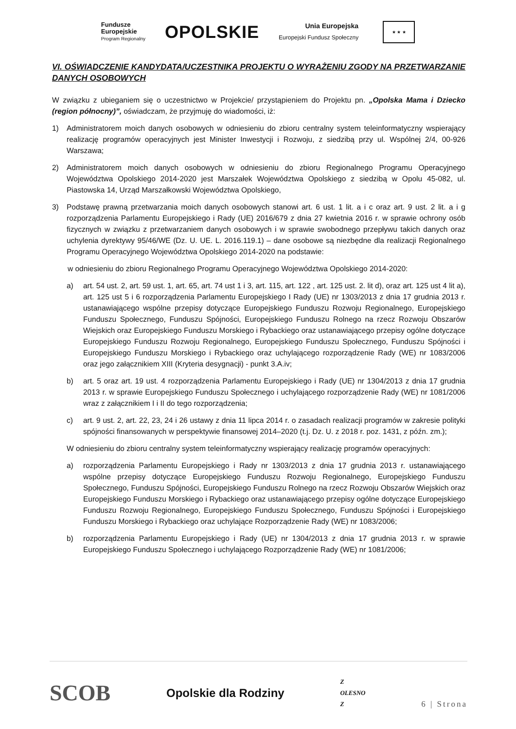Fundusze
Europejskie
Program Regionalny
OPOLSKIE
Unia Europejska
Europejski Fundusz Społeczny
★ ★ ★
VI. OŚWIADCZENIE KANDYDATA/UCZESTNIKA PROJEKTU O WYRAŻENIU ZGODY NA PRZETWARZANIE DANYCH OSOBOWYCH
W związku z ubieganiem się o uczestnictwo w Projekcie/ przystąpieniem do Projektu pn. „Opolska Mama i Dziecko (region północny)”, oświadczam, że przyjmuję do wiadomości, iż:
1) Administratorem moich danych osobowych w odniesieniu do zbioru centralny system teleinformatyczny wspierający realizację programów operacyjnych jest Minister Inwestycji i Rozwoju, z siedzibą przy ul. Wspólnej 2/4, 00-926 Warszawa;
2) Administratorem moich danych osobowych w odniesieniu do zbioru Regionalnego Programu Operacyjnego Województwa Opolskiego 2014-2020 jest Marszałek Województwa Opolskiego z siedzibą w Opolu 45-082, ul. Piastowska 14, Urząd Marszałkowski Województwa Opolskiego,
3) Podstawę prawną przetwarzania moich danych osobowych stanowi art. 6 ust. 1 lit. a i c oraz art. 9 ust. 2 lit. a i g rozporządzenia Parlamentu Europejskiego i Rady (UE) 2016/679 z dnia 27 kwietnia 2016 r. w sprawie ochrony osób fizycznych w związku z przetwarzaniem danych osobowych i w sprawie swobodnego przepływu takich danych oraz uchylenia dyrektywy 95/46/WE (Dz. U. UE. L. 2016.119.1) – dane osobowe są niezbędne dla realizacji Regionalnego Programu Operacyjnego Województwa Opolskiego 2014-2020 na podstawie:
w odniesieniu do zbioru Regionalnego Programu Operacyjnego Województwa Opolskiego 2014-2020:
a) art. 54 ust. 2, art. 59 ust. 1, art. 65, art. 74 ust 1 i 3, art. 115, art. 122 , art. 125 ust. 2. lit d), oraz art. 125 ust 4 lit a), art. 125 ust 5 i 6 rozporządzenia Parlamentu Europejskiego I Rady (UE) nr 1303/2013 z dnia 17 grudnia 2013 r. ustanawiającego wspólne przepisy dotyczące Europejskiego Funduszu Rozwoju Regionalnego, Europejskiego Funduszu Społecznego, Funduszu Spójności, Europejskiego Funduszu Rolnego na rzecz Rozwoju Obszarów Wiejskich oraz Europejskiego Funduszu Morskiego i Rybackiego oraz ustanawiającego przepisy ogólne dotyczące Europejskiego Funduszu Rozwoju Regionalnego, Europejskiego Funduszu Społecznego, Funduszu Spójności i Europejskiego Funduszu Morskiego i Rybackiego oraz uchylającego rozporządzenie Rady (WE) nr 1083/2006 oraz jego załącznikiem XIII (Kryteria desygnacji) - punkt 3.A.iv;
b) art. 5 oraz art. 19 ust. 4 rozporządzenia Parlamentu Europejskiego i Rady (UE) nr 1304/2013 z dnia 17 grudnia 2013 r. w sprawie Europejskiego Funduszu Społecznego i uchylającego rozporządzenie Rady (WE) nr 1081/2006 wraz z załącznikiem I i II do tego rozporządzenia;
c) art. 9 ust. 2, art. 22, 23, 24 i 26 ustawy z dnia 11 lipca 2014 r. o zasadach realizacji programów w zakresie polityki spójności finansowanych w perspektywie finansowej 2014–2020 (t.j. Dz. U. z 2018 r. poz. 1431, z późn. zm.);
W odniesieniu do zbioru centralny system teleinformatyczny wspierający realizację programów operacyjnych:
a) rozporządzenia Parlamentu Europejskiego i Rady nr 1303/2013 z dnia 17 grudnia 2013 r. ustanawiającego wspólne przepisy dotyczące Europejskiego Funduszu Rozwoju Regionalnego, Europejskiego Funduszu Społecznego, Funduszu Spójności, Europejskiego Funduszu Rolnego na rzecz Rozwoju Obszarów Wiejskich oraz Europejskiego Funduszu Morskiego i Rybackiego oraz ustanawiającego przepisy ogólne dotyczące Europejskiego Funduszu Rozwoju Regionalnego, Europejskiego Funduszu Społecznego, Funduszu Spójności i Europejskiego Funduszu Morskiego i Rybackiego oraz uchylające Rozporządzenie Rady (WE) nr 1083/2006;
b) rozporządzenia Parlamentu Europejskiego i Rady (UE) nr 1304/2013 z dnia 17 grudnia 2013 r. w sprawie Europejskiego Funduszu Społecznego i uchylającego Rozporządzenie Rady (WE) nr 1081/2006;
SCOB Opolskie dla Rodziny Z
OLESNO
Z 6 | Strona